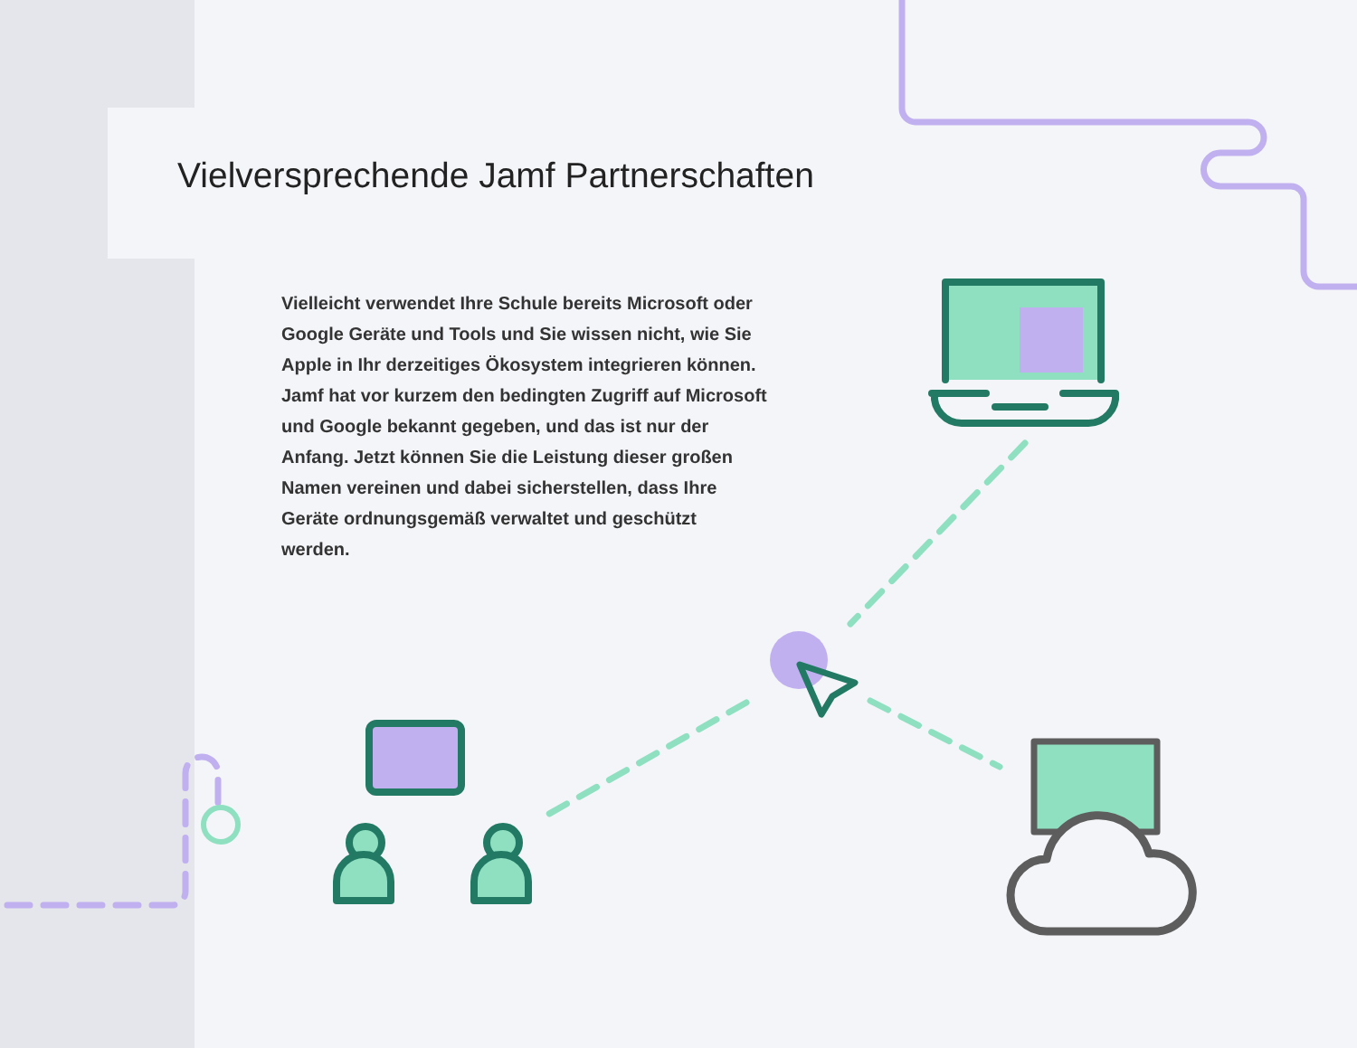Vielversprechende Jamf Partnerschaften
Vielleicht verwendet Ihre Schule bereits Microsoft oder Google Geräte und Tools und Sie wissen nicht, wie Sie Apple in Ihr derzeitiges Ökosystem integrieren können. Jamf hat vor kurzem den bedingten Zugriff auf Microsoft und Google bekannt gegeben, und das ist nur der Anfang. Jetzt können Sie die Leistung dieser großen Namen vereinen und dabei sicherstellen, dass Ihre Geräte ordnungsgemäß verwaltet und geschützt werden.